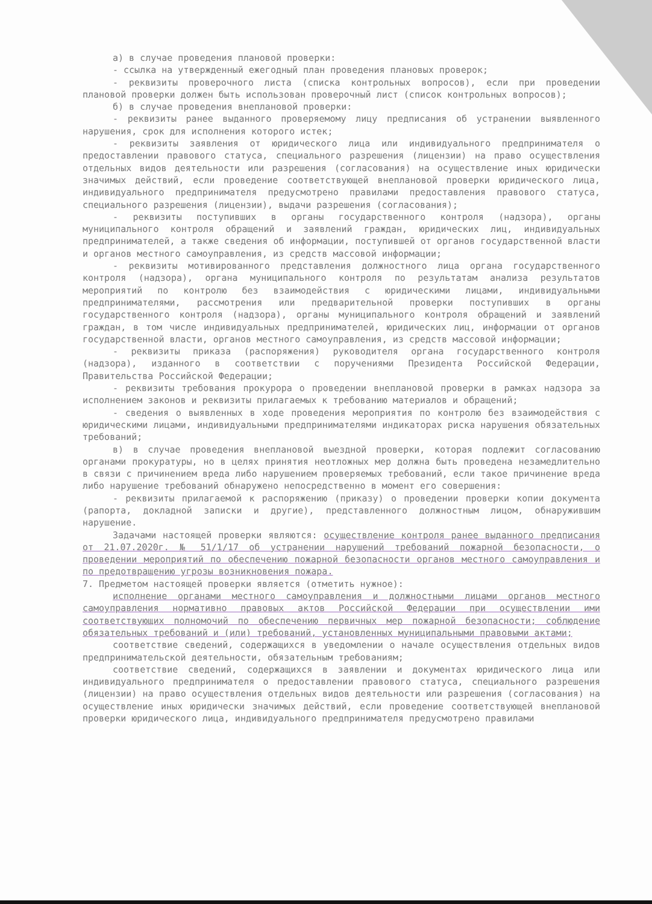а) в случае проведения плановой проверки:
- ссылка на утвержденный ежегодный план проведения плановых проверок;
- реквизиты проверочного листа (списка контрольных вопросов), если при проведении плановой проверки должен быть использован проверочный лист (список контрольных вопросов);
б) в случае проведения внеплановой проверки:
- реквизиты ранее выданного проверяемому лицу предписания об устранении выявленного нарушения, срок для исполнения которого истек;
- реквизиты заявления от юридического лица или индивидуального предпринимателя о предоставлении правового статуса, специального разрешения (лицензии) на право осуществления отдельных видов деятельности или разрешения (согласования) на осуществление иных юридически значимых действий, если проведение соответствующей внеплановой проверки юридического лица, индивидуального предпринимателя предусмотрено правилами предоставления правового статуса, специального разрешения (лицензии), выдачи разрешения (согласования);
- реквизиты поступивших в органы государственного контроля (надзора), органы муниципального контроля обращений и заявлений граждан, юридических лиц, индивидуальных предпринимателей, а также сведения об информации, поступившей от органов государственной власти и органов местного самоуправления, из средств массовой информации;
- реквизиты мотивированного представления должностного лица органа государственного контроля (надзора), органа муниципального контроля по результатам анализа результатов мероприятий по контролю без взаимодействия с юридическими лицами, индивидуальными предпринимателями, рассмотрения или предварительной проверки поступивших в органы государственного контроля (надзора), органы муниципального контроля обращений и заявлений граждан, в том числе индивидуальных предпринимателей, юридических лиц, информации от органов государственной власти, органов местного самоуправления, из средств массовой информации;
- реквизиты приказа (распоряжения) руководителя органа государственного контроля (надзора), изданного в соответствии с поручениями Президента Российской Федерации, Правительства Российской Федерации;
- реквизиты требования прокурора о проведении внеплановой проверки в рамках надзора за исполнением законов и реквизиты прилагаемых к требованию материалов и обращений;
- сведения о выявленных в ходе проведения мероприятия по контролю без взаимодействия с юридическими лицами, индивидуальными предпринимателями индикаторах риска нарушения обязательных требований;
в) в случае проведения внеплановой выездной проверки, которая подлежит согласованию органами прокуратуры, но в целях принятия неотложных мер должна быть проведена незамедлительно в связи с причинением вреда либо нарушением проверяемых требований, если такое причинение вреда либо нарушение требований обнаружено непосредственно в момент его совершения:
- реквизиты прилагаемой к распоряжению (приказу) о проведении проверки копии документа (рапорта, докладной записки и другие), представленного должностным лицом, обнаружившим нарушение.
Задачами настоящей проверки являются: осуществление контроля ранее выданного предписания от 21.07.2020г. № 51/1/17 об устранении нарушений требований пожарной безопасности, о проведении мероприятий по обеспечению пожарной безопасности органов местного самоуправления и по предотвращению угрозы возникновения пожара.
7. Предметом настоящей проверки является (отметить нужное):
исполнение органами местного самоуправления и должностными лицами органов местного самоуправления нормативно правовых актов Российской Федерации при осуществлении ими соответствующих полномочий по обеспечению первичных мер пожарной безопасности; соблюдение обязательных требований и (или) требований, установленных муниципальными правовыми актами;
соответствие сведений, содержащихся в уведомлении о начале осуществления отдельных видов предпринимательской деятельности, обязательным требованиям;
соответствие сведений, содержащихся в заявлении и документах юридического лица или индивидуального предпринимателя о предоставлении правового статуса, специального разрешения (лицензии) на право осуществления отдельных видов деятельности или разрешения (согласования) на осуществление иных юридически значимых действий, если проведение соответствующей внеплановой проверки юридического лица, индивидуального предпринимателя предусмотрено правилами